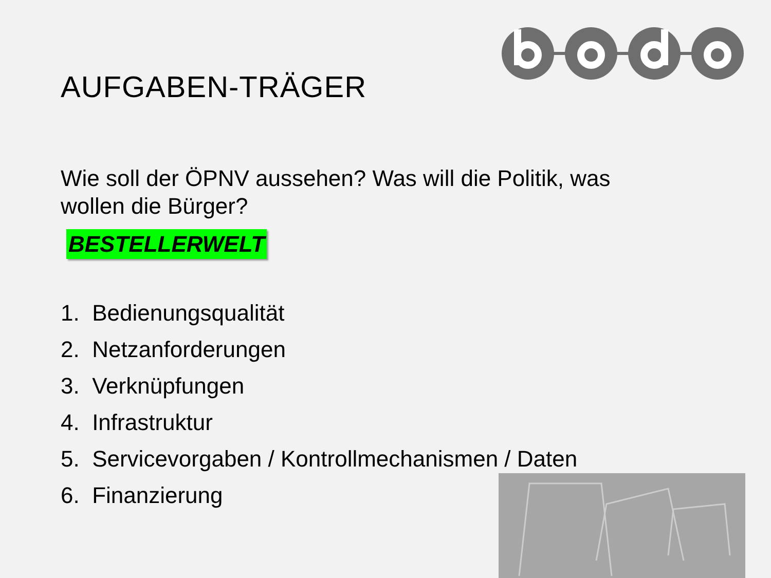AUFGABEN-TRÄGER
Wie soll der ÖPNV aussehen? Was will die Politik, was wollen die Bürger?
BESTELLERWELT
1. Bedienungsqualität
2. Netzanforderungen
3. Verknüpfungen
4. Infrastruktur
5. Servicevorgaben / Kontrollmechanismen / Daten
6. Finanzierung